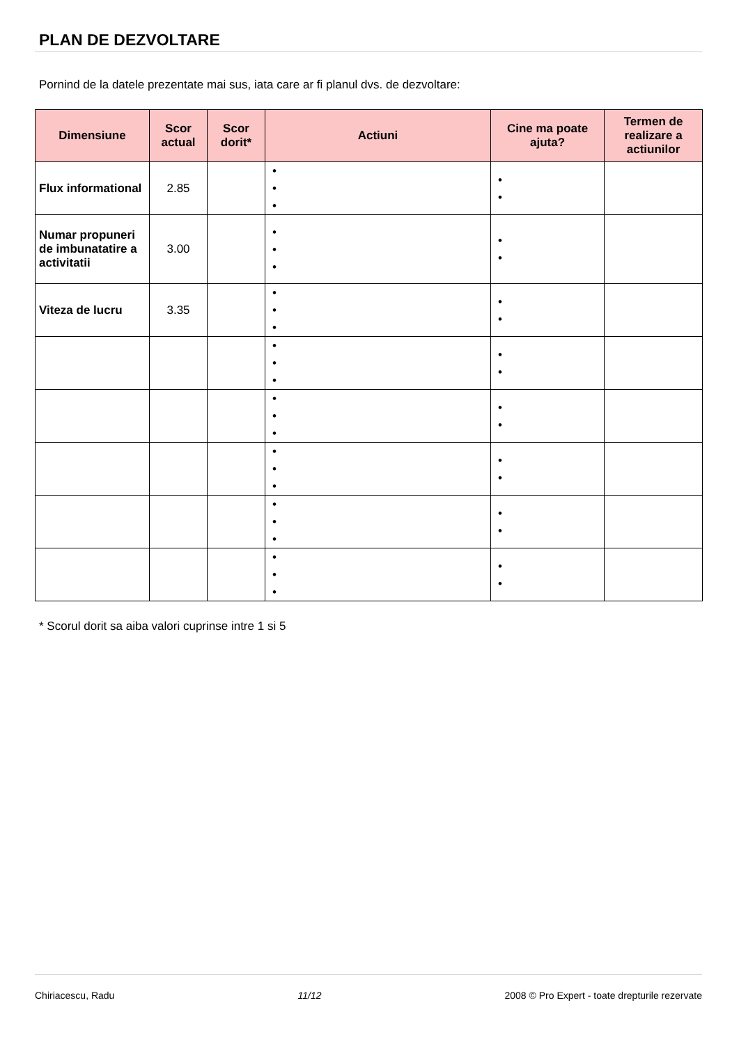PLAN DE DEZVOLTARE
Pornind de la datele prezentate mai sus, iata care ar fi planul dvs. de dezvoltare:
| Dimensiune | Scor actual | Scor dorit* | Actiuni | Cine ma poate ajuta? | Termen de realizare a actiunilor |
| --- | --- | --- | --- | --- | --- |
| Flux informational | 2.85 | | • • • | • • | |
| Numar propuneri de imbunatatire a activitatii | 3.00 | | • • • | • • | |
| Viteza de lucru | 3.35 | | • • • | • • | |
| | | | • • • | • • | |
| | | | • • • | • • | |
| | | | • • • | • • | |
| | | | • • • | • • | |
| | | | • • • | • • | |
* Scorul dorit sa aiba valori cuprinse intre 1 si 5
Chiriacescu, Radu 11/12 2008 © Pro Expert - toate drepturile rezervate